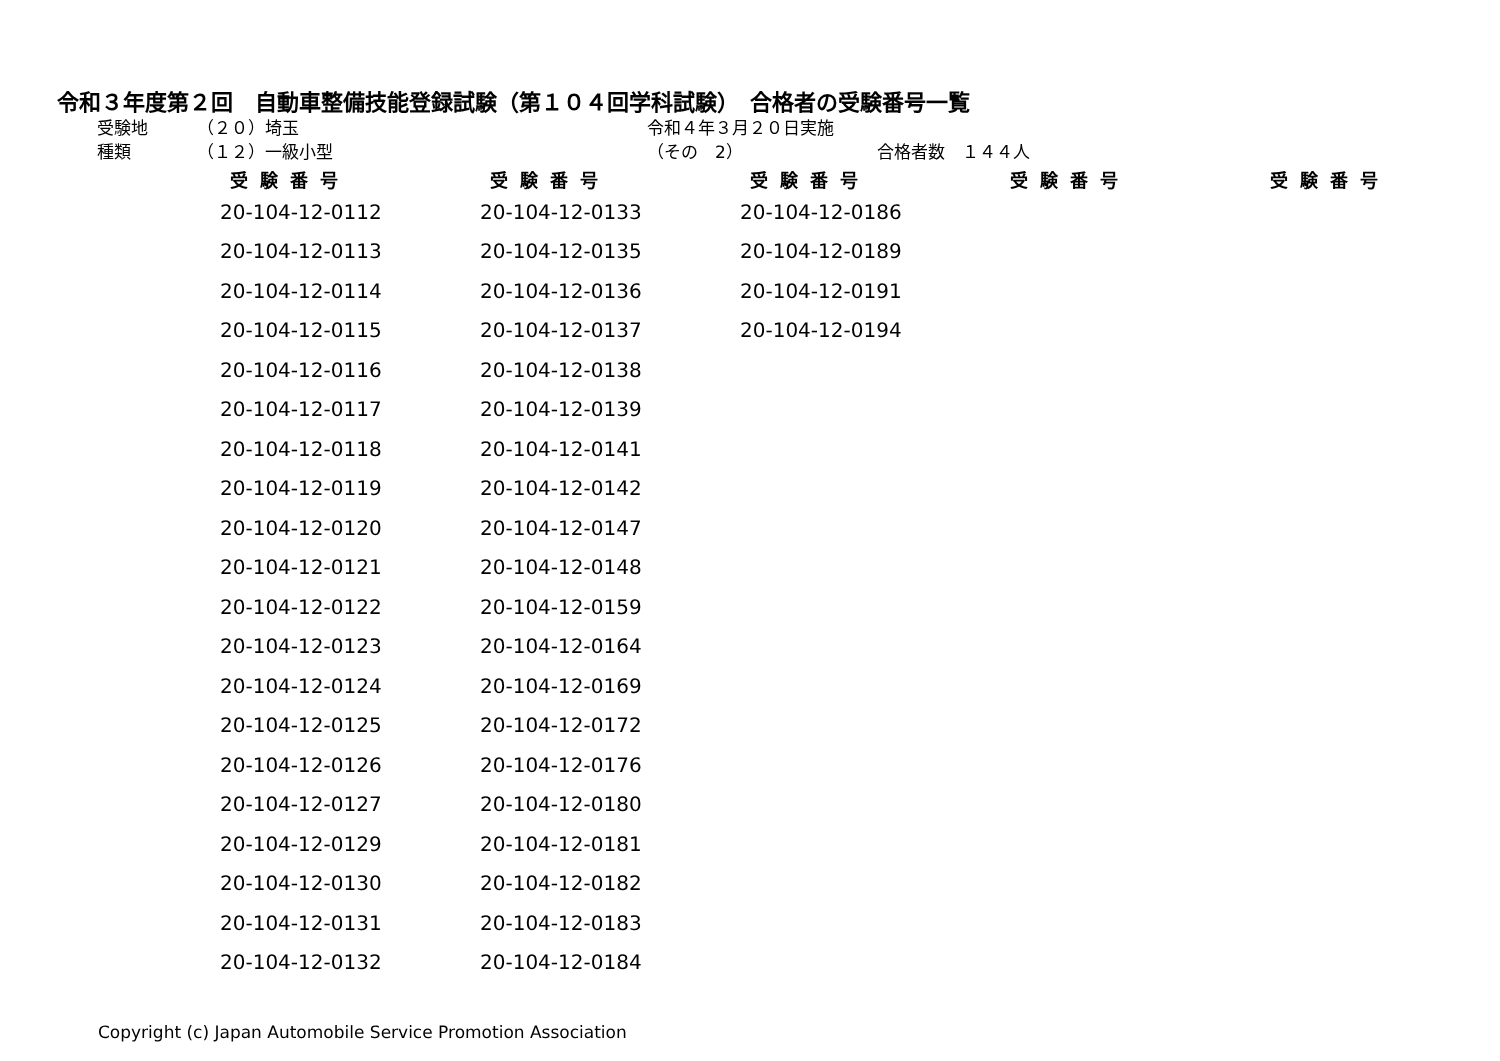令和３年度第２回　自動車整備技能登録試験（第１０４回学科試験）　合格者の受験番号一覧
受験地 （２０）埼玉 令和４年３月２０日実施
種類 （１２）一級小型 （その　2） 合格者数　１４４人
| 受験番号 | 受験番号 | 受験番号 | 受験番号 | 受験番号 |
| --- | --- | --- | --- | --- |
| 20-104-12-0112 | 20-104-12-0133 | 20-104-12-0186 | | |
| 20-104-12-0113 | 20-104-12-0135 | 20-104-12-0189 | | |
| 20-104-12-0114 | 20-104-12-0136 | 20-104-12-0191 | | |
| 20-104-12-0115 | 20-104-12-0137 | 20-104-12-0194 | | |
| 20-104-12-0116 | 20-104-12-0138 | | | |
| 20-104-12-0117 | 20-104-12-0139 | | | |
| 20-104-12-0118 | 20-104-12-0141 | | | |
| 20-104-12-0119 | 20-104-12-0142 | | | |
| 20-104-12-0120 | 20-104-12-0147 | | | |
| 20-104-12-0121 | 20-104-12-0148 | | | |
| 20-104-12-0122 | 20-104-12-0159 | | | |
| 20-104-12-0123 | 20-104-12-0164 | | | |
| 20-104-12-0124 | 20-104-12-0169 | | | |
| 20-104-12-0125 | 20-104-12-0172 | | | |
| 20-104-12-0126 | 20-104-12-0176 | | | |
| 20-104-12-0127 | 20-104-12-0180 | | | |
| 20-104-12-0129 | 20-104-12-0181 | | | |
| 20-104-12-0130 | 20-104-12-0182 | | | |
| 20-104-12-0131 | 20-104-12-0183 | | | |
| 20-104-12-0132 | 20-104-12-0184 | | | |
Copyright (c) Japan Automobile Service Promotion Association